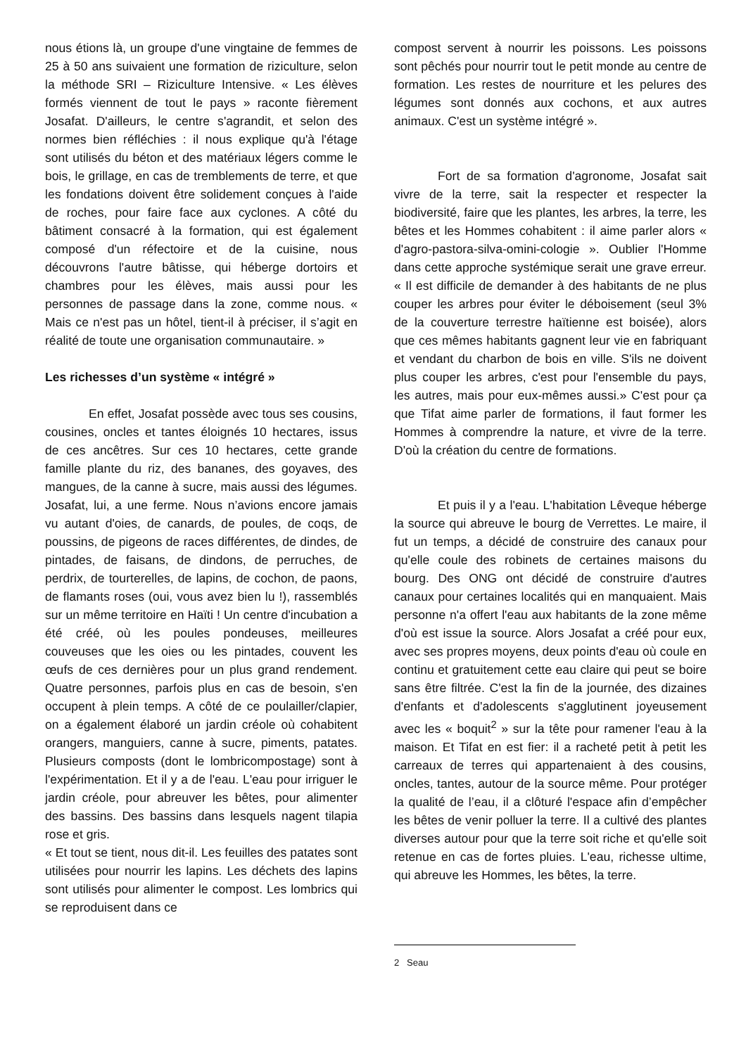nous étions là, un groupe d'une vingtaine de femmes de 25 à 50 ans suivaient une formation de riziculture, selon la méthode SRI – Riziculture Intensive. « Les élèves formés viennent de tout le pays » raconte fièrement Josafat. D'ailleurs, le centre s'agrandit, et selon des normes bien réfléchies : il nous explique qu'à l'étage sont utilisés du béton et des matériaux légers comme le bois, le grillage, en cas de tremblements de terre, et que les fondations doivent être solidement conçues à l'aide de roches, pour faire face aux cyclones. A côté du bâtiment consacré à la formation, qui est également composé d'un réfectoire et de la cuisine, nous découvrons l'autre bâtisse, qui héberge dortoirs et chambres pour les élèves, mais aussi pour les personnes de passage dans la zone, comme nous. « Mais ce n'est pas un hôtel, tient-il à préciser, il s’agit en réalité de toute une organisation communautaire. »
Les richesses d’un système « intégré »
En effet, Josafat possède avec tous ses cousins, cousines, oncles et tantes éloignés 10 hectares, issus de ces ancêtres. Sur ces 10 hectares, cette grande famille plante du riz, des bananes, des goyaves, des mangues, de la canne à sucre, mais aussi des légumes. Josafat, lui, a une ferme. Nous n’avions encore jamais vu autant d'oies, de canards, de poules, de coqs, de poussins, de pigeons de races différentes, de dindes, de pintades, de faisans, de dindons, de perruches, de perdrix, de tourterelles, de lapins, de cochon, de paons, de flamants roses (oui, vous avez bien lu !), rassemblés sur un même territoire en Haïti ! Un centre d'incubation a été créé, où les poules pondeuses, meilleures couveuses que les oies ou les pintades, couvent les œufs de ces dernières pour un plus grand rendement. Quatre personnes, parfois plus en cas de besoin, s'en occupent à plein temps. A côté de ce poulailler/clapier, on a également élaboré un jardin créole où cohabitent orangers, manguiers, canne à sucre, piments, patates. Plusieurs composts (dont le lombricompostage) sont à l'expérimentation. Et il y a de l'eau. L'eau pour irriguer le jardin créole, pour abreuver les bêtes, pour alimenter des bassins. Des bassins dans lesquels nagent tilapia rose et gris.
« Et tout se tient, nous dit-il. Les feuilles des patates sont utilisées pour nourrir les lapins. Les déchets des lapins sont utilisés pour alimenter le compost. Les lombrics qui se reproduisent dans ce
compost servent à nourrir les poissons. Les poissons sont pêchés pour nourrir tout le petit monde au centre de formation. Les restes de nourriture et les pelures des légumes sont donnés aux cochons, et aux autres animaux. C'est un système intégré ».
Fort de sa formation d'agronome, Josafat sait vivre de la terre, sait la respecter et respecter la biodiversité, faire que les plantes, les arbres, la terre, les bêtes et les Hommes cohabitent : il aime parler alors « d'agro-pastora-silva-omini-cologie ». Oublier l'Homme dans cette approche systémique serait une grave erreur. « Il est difficile de demander à des habitants de ne plus couper les arbres pour éviter le déboisement (seul 3% de la couverture terrestre haïtienne est boisée), alors que ces mêmes habitants gagnent leur vie en fabriquant et vendant du charbon de bois en ville. S'ils ne doivent plus couper les arbres, c'est pour l'ensemble du pays, les autres, mais pour eux-mêmes aussi.» C'est pour ça que Tifat aime parler de formations, il faut former les Hommes à comprendre la nature, et vivre de la terre. D'où la création du centre de formations.
Et puis il y a l'eau. L'habitation Lêveque héberge la source qui abreuve le bourg de Verrettes. Le maire, il fut un temps, a décidé de construire des canaux pour qu'elle coule des robinets de certaines maisons du bourg. Des ONG ont décidé de construire d'autres canaux pour certaines localités qui en manquaient. Mais personne n'a offert l'eau aux habitants de la zone même d'où est issue la source. Alors Josafat a créé pour eux, avec ses propres moyens, deux points d'eau où coule en continu et gratuitement cette eau claire qui peut se boire sans être filtrée. C'est la fin de la journée, des dizaines d'enfants et d'adolescents s'agglutinent joyeusement avec les « boquit<sup>2</sup> » sur la tête pour ramener l'eau à la maison. Et Tifat en est fier: il a racheté petit à petit les carreaux de terres qui appartenaient à des cousins, oncles, tantes, autour de la source même. Pour protéger la qualité de l’eau, il a clôturé l'espace afin d’empêcher les bêtes de venir polluer la terre. Il a cultivé des plantes diverses autour pour que la terre soit riche et qu'elle soit retenue en cas de fortes pluies. L'eau, richesse ultime, qui abreuve les Hommes, les bêtes, la terre.
2 Seau